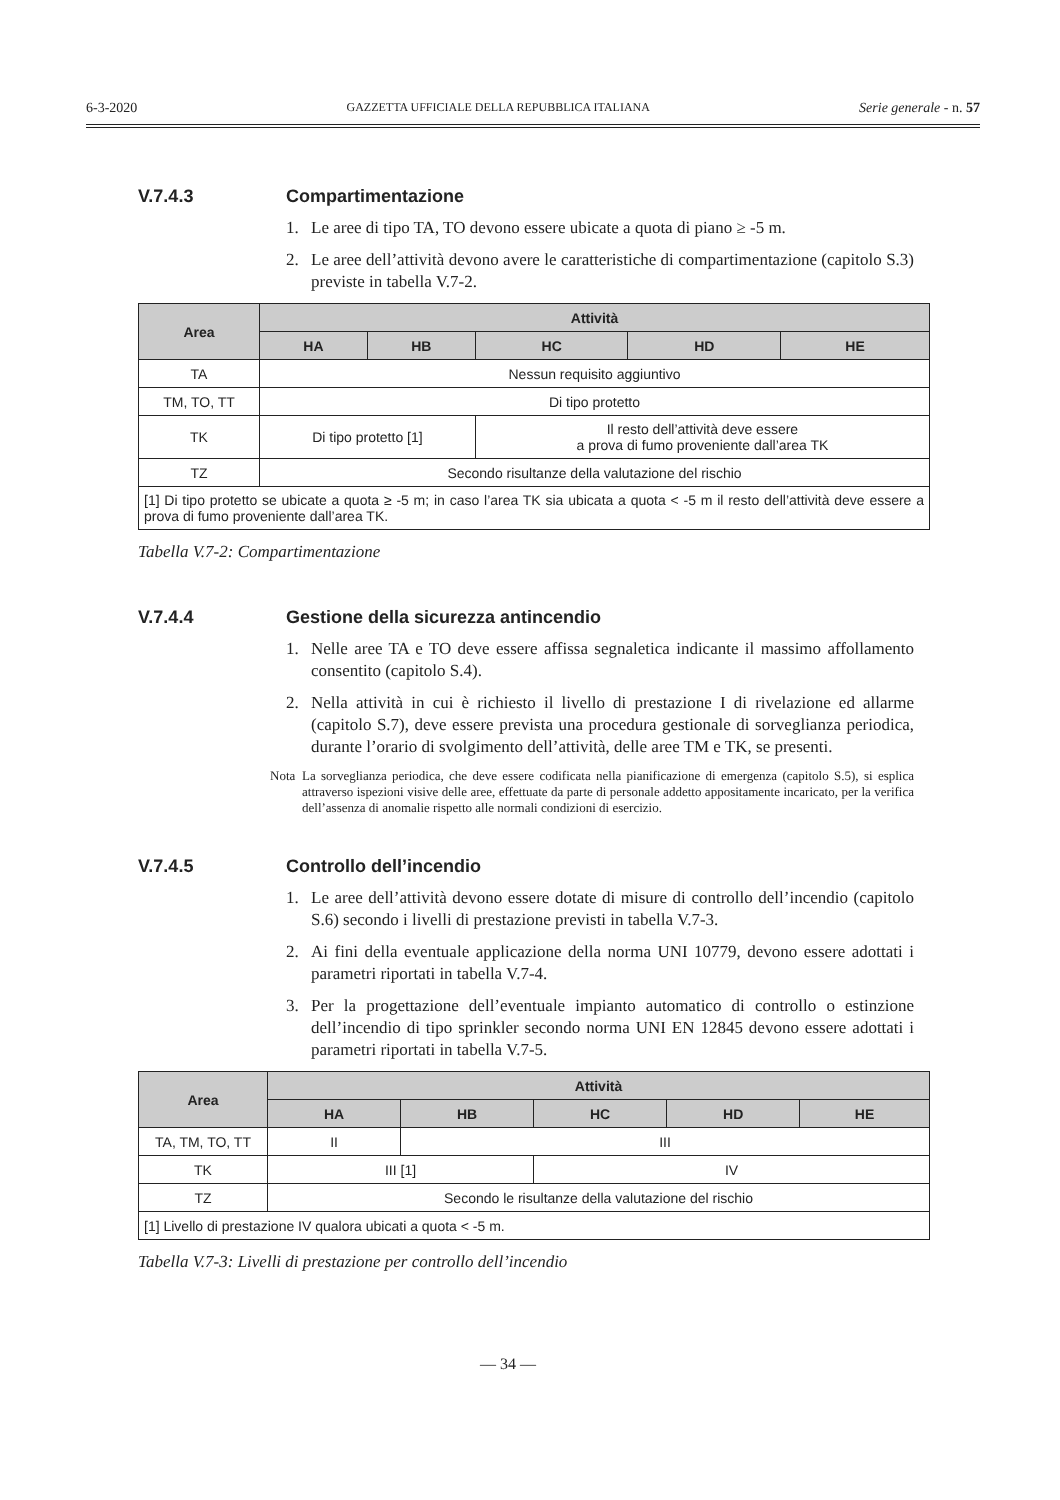6-3-2020 GAZZETTA UFFICIALE DELLA REPUBBLICA ITALIANA Serie generale - n. 57
V.7.4.3 Compartimentazione
1. Le aree di tipo TA, TO devono essere ubicate a quota di piano ≥ -5 m.
2. Le aree dell’attività devono avere le caratteristiche di compartimentazione (capitolo S.3) previste in tabella V.7-2.
| Area | Attività | | | | |
| --- | --- | --- | --- | --- | --- |
| | HA | HB | HC | HD | HE |
| TA | Nessun requisito aggiuntivo | | | | |
| TM, TO, TT | Di tipo protetto | | | | |
| TK | Di tipo protetto [1] | | Il resto dell’attività deve essere a prova di fumo proveniente dall’area TK | | |
| TZ | Secondo risultanze della valutazione del rischio | | | | |
| [1] Di tipo protetto se ubicate a quota ≥ -5 m; in caso l’area TK sia ubicata a quota < -5 m il resto dell’attività deve essere a prova di fumo proveniente dall’area TK. | | | | | |
Tabella V.7-2: Compartimentazione
V.7.4.4 Gestione della sicurezza antincendio
1. Nelle aree TA e TO deve essere affissa segnaletica indicante il massimo affollamento consentito (capitolo S.4).
2. Nella attività in cui è richiesto il livello di prestazione I di rivelazione ed allarme (capitolo S.7), deve essere prevista una procedura gestionale di sorveglianza periodica, durante l’orario di svolgimento dell’attività, delle aree TM e TK, se presenti.
Nota La sorveglianza periodica, che deve essere codificata nella pianificazione di emergenza (capitolo S.5), si esplica attraverso ispezioni visive delle aree, effettuate da parte di personale addetto appositamente incaricato, per la verifica dell’assenza di anomalie rispetto alle normali condizioni di esercizio.
V.7.4.5 Controllo dell’incendio
1. Le aree dell’attività devono essere dotate di misure di controllo dell’incendio (capitolo S.6) secondo i livelli di prestazione previsti in tabella V.7-3.
2. Ai fini della eventuale applicazione della norma UNI 10779, devono essere adottati i parametri riportati in tabella V.7-4.
3. Per la progettazione dell’eventuale impianto automatico di controllo o estinzione dell’incendio di tipo sprinkler secondo norma UNI EN 12845 devono essere adottati i parametri riportati in tabella V.7-5.
| Area | Attività | | | | |
| --- | --- | --- | --- | --- | --- |
| | HA | HB | HC | HD | HE |
| TA, TM, TO, TT | II | III | | | |
| TK | III [1] | | IV | | |
| TZ | Secondo le risultanze della valutazione del rischio | | | | |
| [1] Livello di prestazione IV qualora ubicati a quota < -5 m. | | | | | |
Tabella V.7-3: Livelli di prestazione per controllo dell’incendio
— 34 —